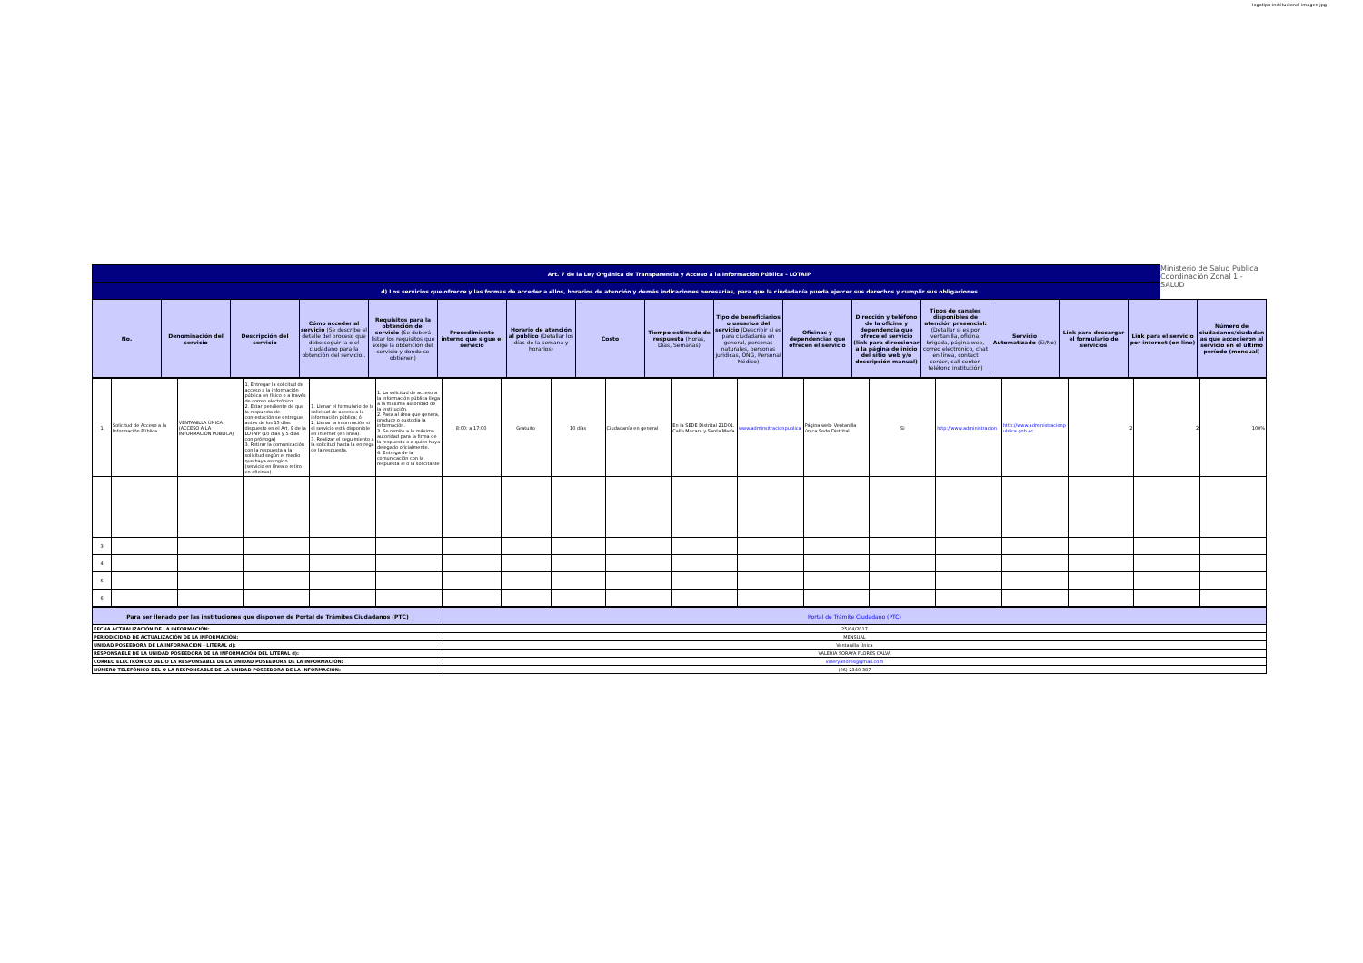logotipo institucional imagen jpg
| Art. 7 de la Ley Orgánica de Transparencia y Acceso a la Información Pública - LOTAIP | | | | | | | | | | | | | | | | |
| d) Los servicios que ofrecce y las formas de acceder a ellos, horarios de atención y demás indicaciones necesarias, para que la ciudadanía pueda ejercer sus derechos y cumplir sus obligaciones | | | | | | | | | | | | | | | | |
| No. | Denominación del servicio | Descripción del servicio | Cómo acceder al servicio (Se describe el detalle del proceso que debe seguir la o el ciudadano para la obtención del servicio). | Requisitos para la obtención del servicio (Se deberá listar los requisitos que exige la obtención del servicio y donde se obtienen) | Procedimiento interno que sigue el servicio | Horario de atención al público (Detallar los días de la semana y horarios) | Costo | Tiempo estimado de respuesta (Horas, Días, Semanas) | Tipo de beneficiarios o usuarios del servicio (Describir si es para ciudadanía en general, personas naturales, personas jurídicas, ONG, Personal Médico) | Oficinas y dependencias que ofrecen el servicio | Dirección y teléfono de la oficina y dependencia que ofrece el servicio (link para direccionar a la página de inicio del sitio web y/o descripción manual) | Tipos de canales disponibles de atención presencial: (Detallar si es por ventanilla, oficina, brigada, página web, correo electrónico, chat en línea, contact center, call center, teléfono institución) | Servicio Automatizado (Si/No) | Link para descargar el formulario de servicios | Link para el servicio por internet (on line) | Número de ciudadanos/ciudadanas que accedieron al servicio en el último período (mensual) |
| 1 | Solicitud de Acceso a la Información Pública | VENTANILLA ÚNICA (ACCESO A LA INFORMACIÓN PUBLICA) | 1. Entregar la solicitud de acceso a la información pública en físico o a través de correo electrónico 2. Estar pendiente de que la respuesta de contestación se entregue antes de los 15 días dispuesto en el Art. 9 de la LOTAIP (10 días y 5 días con prórroga) 3. Retirar la comunicación con la respuesta a la solicitud según el medio que haya escogido (servicio en línea o retiro en oficinas) | 1. Llenar el formulario de la solicitud de acceso a la información pública; ó 2. Llenar la información si el servicio está disponible en internet (en línea). 3. Realizar el seguimiento a la solicitud hasta la entrega de la respuesta. | 1. La solicitud de acceso a la información pública llega a la máxima autoridad de la institución. 2. Pasa al área que genera, produce o custodia la información. 3. Se remite a la máxima autoridad para la firma de la respuesta o a quien haya delegado oficialmente. 4. Entrega de la comunicación con la respuesta al o la solicitante | 8:00: a 17:00 | Gratuito | 10 días | Ciudadanía en general | En la SEDE Distrital 21D01. Calle Macara y Santa María | www.adminsitracionpublica | Página web- Ventanilla única Sede Distrital | Si | http://www.administracion | http://www.administracionpublica.gob.ec | 2 | 2 | 100% |
| 3 | | | | | | | | | | | | | | | | | | |
| 4 | | | | | | | | | | | | | | | | | | |
| 5 | | | | | | | | | | | | | | | | | | |
| 6 | | | | | | | | | | | | | | | | | | |
| Para ser llenado por las instituciones que disponen de Portal de Trámites Ciudadanos (PTC) | Portal de Trámite Ciudadano (PTC) |
| FECHA ACTUALIZACIÓN DE LA INFORMACIÓN: | 25/04/2017 |
| PERIODICIDAD DE ACTUALIZACIÓN DE LA INFORMACIÓN: | MENSUAL |
| UNIDAD POSEEDORA DE LA INFORMACION - LITERAL d): | Ventanilla Única |
| RESPONSABLE DE LA UNIDAD POSEEDORA DE LA INFORMACIÓN DEL LITERAL d): | VALERIA SORAYA FLORES CALVA |
| CORREO ELECTRÓNICO DEL O LA RESPONSABLE DE LA UNIDAD POSEEDORA DE LA INFORMACIÓN: | valeryaflores@gmail.com |
| NÚMERO TELEFÓNICO DEL O LA RESPONSABLE DE LA UNIDAD POSEEDORA DE LA INFORMACIÓN: | (06) 2340-387 |
Ministerio de Salud Pública
Coordinación Zonal 1 - SALUD